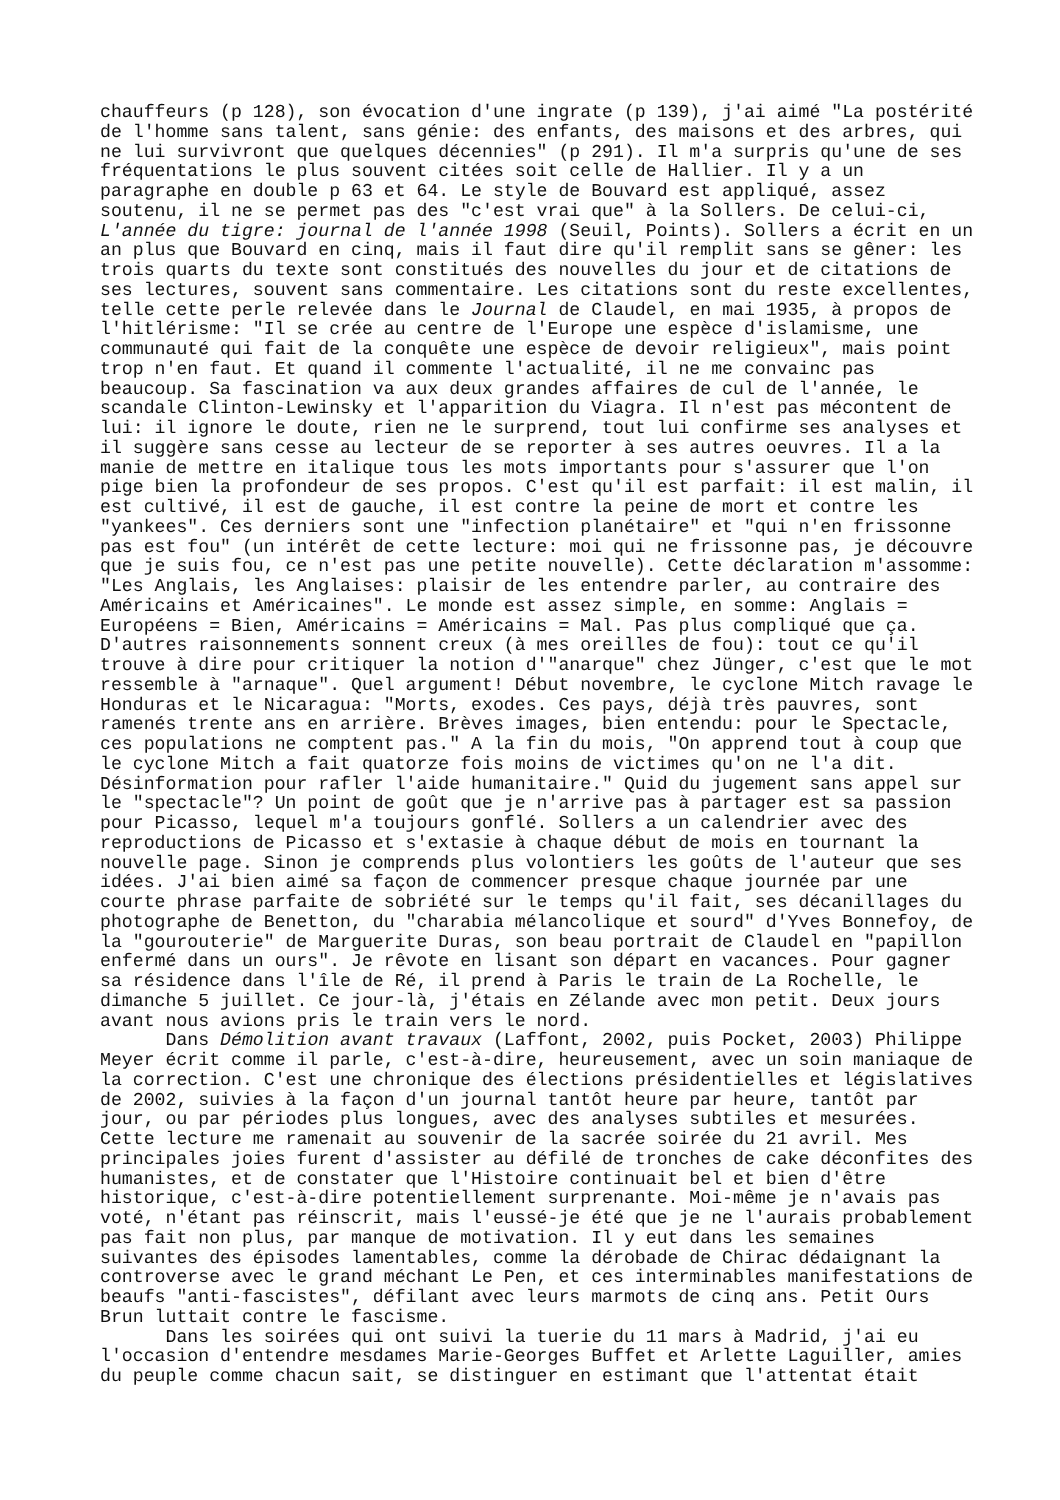chauffeurs (p 128), son évocation d'une ingrate (p 139), j'ai aimé "La postérité
de l'homme sans talent, sans génie: des enfants, des maisons et des arbres, qui
ne lui survivront que quelques décennies" (p 291). Il m'a surpris qu'une de ses
fréquentations le plus souvent citées soit celle de Hallier. Il y a un
paragraphe en double p 63 et 64. Le style de Bouvard est appliqué, assez
soutenu, il ne se permet pas des "c'est vrai que" à la Sollers. De celui-ci,
L'année du tigre: journal de l'année 1998 (Seuil, Points). Sollers a écrit en un
an plus que Bouvard en cinq, mais il faut dire qu'il remplit sans se gêner: les
trois quarts du texte sont constitués des nouvelles du jour et de citations de
ses lectures, souvent sans commentaire. Les citations sont du reste excellentes,
telle cette perle relevée dans le Journal de Claudel, en mai 1935, à propos de
l'hitlérisme: "Il se crée au centre de l'Europe une espèce d'islamisme, une
communauté qui fait de la conquête une espèce de devoir religieux", mais point
trop n'en faut. Et quand il commente l'actualité, il ne me convainc pas
beaucoup. Sa fascination va aux deux grandes affaires de cul de l'année, le
scandale Clinton-Lewinsky et l'apparition du Viagra. Il n'est pas mécontent de
lui: il ignore le doute, rien ne le surprend, tout lui confirme ses analyses et
il suggère sans cesse au lecteur de se reporter à ses autres oeuvres. Il a la
manie de mettre en italique tous les mots importants pour s'assurer que l'on
pige bien la profondeur de ses propos. C'est qu'il est parfait: il est malin, il
est cultivé, il est de gauche, il est contre la peine de mort et contre les
"yankees". Ces derniers sont une "infection planétaire" et "qui n'en frissonne
pas est fou" (un intérêt de cette lecture: moi qui ne frissonne pas, je découvre
que je suis fou, ce n'est pas une petite nouvelle). Cette déclaration m'assomme:
"Les Anglais, les Anglaises: plaisir de les entendre parler, au contraire des
Américains et Américaines". Le monde est assez simple, en somme: Anglais =
Européens = Bien, Américains = Américains = Mal. Pas plus compliqué que ça.
D'autres raisonnements sonnent creux (à mes oreilles de fou): tout ce qu'il
trouve à dire pour critiquer la notion d'"anarque" chez Jünger, c'est que le mot
ressemble à "arnaque". Quel argument! Début novembre, le cyclone Mitch ravage le
Honduras et le Nicaragua: "Morts, exodes. Ces pays, déjà très pauvres, sont
ramenés trente ans en arrière. Brèves images, bien entendu: pour le Spectacle,
ces populations ne comptent pas." A la fin du mois, "On apprend tout à coup que
le cyclone Mitch a fait quatorze fois moins de victimes qu'on ne l'a dit.
Désinformation pour rafler l'aide humanitaire." Quid du jugement sans appel sur
le "spectacle"? Un point de goût que je n'arrive pas à partager est sa passion
pour Picasso, lequel m'a toujours gonflé. Sollers a un calendrier avec des
reproductions de Picasso et s'extasie à chaque début de mois en tournant la
nouvelle page. Sinon je comprends plus volontiers les goûts de l'auteur que ses
idées. J'ai bien aimé sa façon de commencer presque chaque journée par une
courte phrase parfaite de sobriété sur le temps qu'il fait, ses décanillages du
photographe de Benetton, du "charabia mélancolique et sourd" d'Yves Bonnefoy, de
la "gourouterie" de Marguerite Duras, son beau portrait de Claudel en "papillon
enfermé dans un ours". Je rêvote en lisant son départ en vacances. Pour gagner
sa résidence dans l'île de Ré, il prend à Paris le train de La Rochelle, le
dimanche 5 juillet. Ce jour-là, j'étais en Zélande avec mon petit. Deux jours
avant nous avions pris le train vers le nord.
      Dans Démolition avant travaux (Laffont, 2002, puis Pocket, 2003) Philippe
Meyer écrit comme il parle, c'est-à-dire, heureusement, avec un soin maniaque de
la correction. C'est une chronique des élections présidentielles et législatives
de 2002, suivies à la façon d'un journal tantôt heure par heure, tantôt par
jour, ou par périodes plus longues, avec des analyses subtiles et mesurées.
Cette lecture me ramenait au souvenir de la sacrée soirée du 21 avril. Mes
principales joies furent d'assister au défilé de tronches de cake déconfites des
humanistes, et de constater que l'Histoire continuait bel et bien d'être
historique, c'est-à-dire potentiellement surprenante. Moi-même je n'avais pas
voté, n'étant pas réinscrit, mais l'eussé-je été que je ne l'aurais probablement
pas fait non plus, par manque de motivation. Il y eut dans les semaines
suivantes des épisodes lamentables, comme la dérobade de Chirac dédaignant la
controverse avec le grand méchant Le Pen, et ces interminables manifestations de
beaufs "anti-fascistes", défilant avec leurs marmots de cinq ans. Petit Ours
Brun luttait contre le fascisme.
      Dans les soirées qui ont suivi la tuerie du 11 mars à Madrid, j'ai eu
l'occasion d'entendre mesdames Marie-Georges Buffet et Arlette Laguiller, amies
du peuple comme chacun sait, se distinguer en estimant que l'attentat était